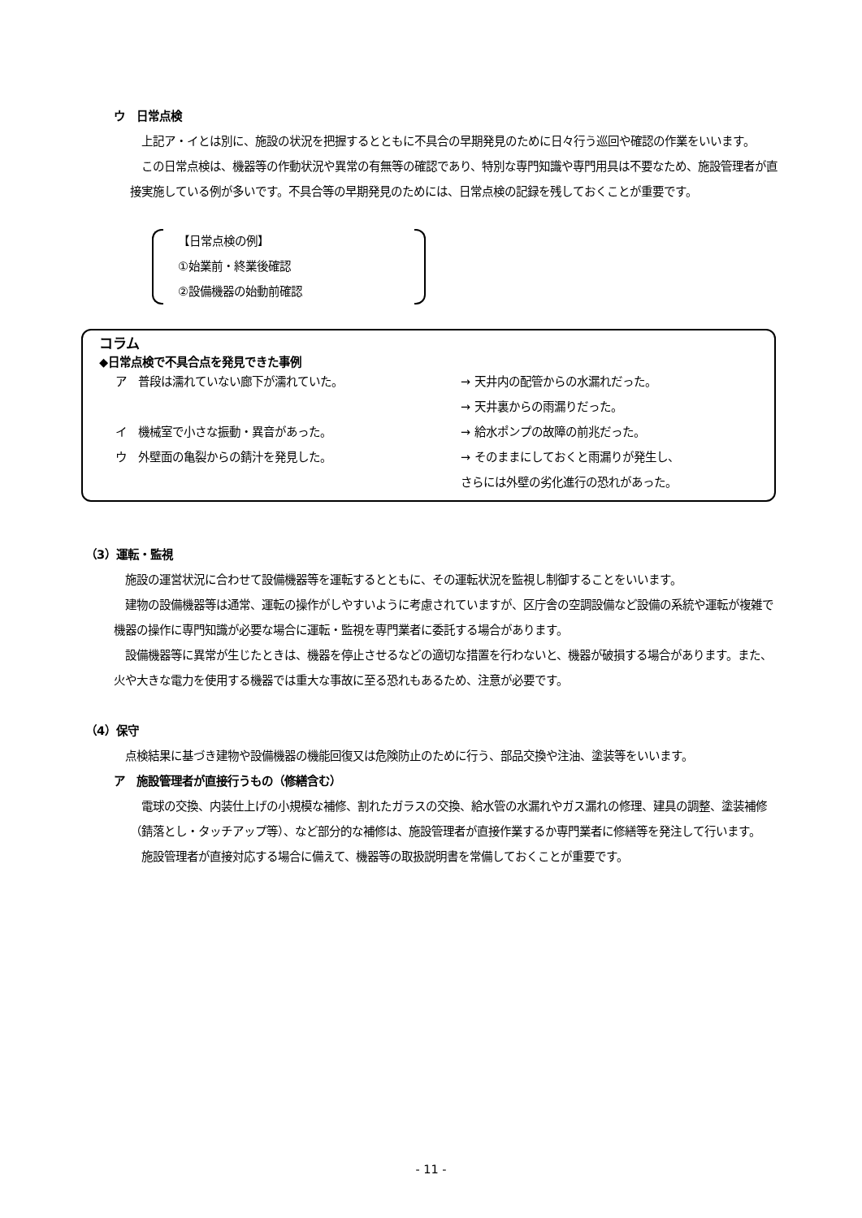ウ　日常点検
　上記ア・イとは別に、施設の状況を把握するとともに不具合の早期発見のために日々行う巡回や確認の作業をいいます。
　この日常点検は、機器等の作動状況や異常の有無等の確認であり、特別な専門知識や専門用具は不要なため、施設管理者が直接実施している例が多いです。不具合等の早期発見のためには、日常点検の記録を残しておくことが重要です。
【日常点検の例】
①始業前・終業後確認
②設備機器の始動前確認
コラム
◆日常点検で不具合点を発見できた事例
ア　普段は濡れていない廊下が濡れていた。 → 天井内の配管からの水漏れだった。
→ 天井裏からの雨漏りだった。
イ　機械室で小さな振動・異音があった。 → 給水ポンプの故障の前兆だった。
ウ　外壁面の亀裂からの錆汁を発見した。 → そのままにしておくと雨漏りが発生し、
さらには外壁の劣化進行の恐れがあった。
（3）運転・監視
　施設の運営状況に合わせて設備機器等を運転するとともに、その運転状況を監視し制御することをいいます。
　建物の設備機器等は通常、運転の操作がしやすいように考慮されていますが、区庁舎の空調設備など設備の系統や運転が複雑で機器の操作に専門知識が必要な場合に運転・監視を専門業者に委託する場合があります。
　設備機器等に異常が生じたときは、機器を停止させるなどの適切な措置を行わないと、機器が破損する場合があります。また、火や大きな電力を使用する機器では重大な事故に至る恐れもあるため、注意が必要です。
（4）保守
　点検結果に基づき建物や設備機器の機能回復又は危険防止のために行う、部品交換や注油、塗装等をいいます。
ア　施設管理者が直接行うもの（修繕含む）
　電球の交換、内装仕上げの小規模な補修、割れたガラスの交換、給水管の水漏れやガス漏れの修理、建具の調整、塗装補修（錆落とし・タッチアップ等）、など部分的な補修は、施設管理者が直接作業するか専門業者に修繕等を発注して行います。
　施設管理者が直接対応する場合に備えて、機器等の取扱説明書を常備しておくことが重要です。
- 11 -